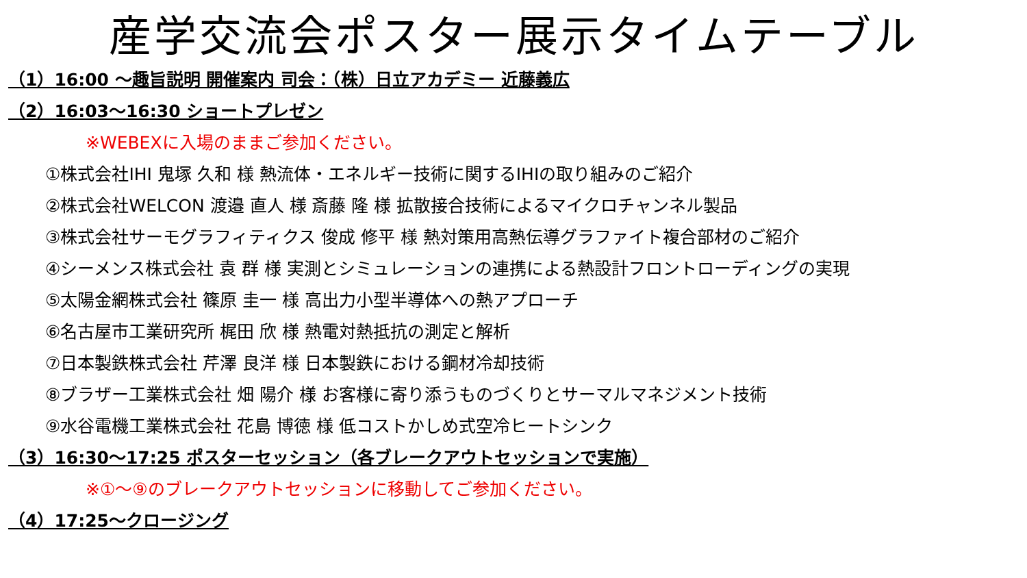産学交流会ポスター展示タイムテーブル
（1）16:00 ～趣旨説明 開催案内 司会：（株）日立アカデミー 近藤義広
（2）16:03～16:30 ショートプレゼン
※WEBEXに入場のままご参加ください。
①株式会社IHI 鬼塚 久和 様 熱流体・エネルギー技術に関するIHIの取り組みのご紹介
②株式会社WELCON 渡邉 直人 様 斎藤 隆 様 拡散接合技術によるマイクロチャンネル製品
③株式会社サーモグラフィティクス 俊成 修平 様 熱対策用高熱伝導グラファイト複合部材のご紹介
④シーメンス株式会社 袁 群 様 実測とシミュレーションの連携による熱設計フロントローディングの実現
⑤太陽金網株式会社 篠原 圭一 様 高出力小型半導体への熱アプローチ
⑥名古屋市工業研究所 梶田 欣 様 熱電対熱抵抗の測定と解析
⑦日本製鉄株式会社 芹澤 良洋 様 日本製鉄における鋼材冷却技術
⑧ブラザー工業株式会社 畑 陽介 様 お客様に寄り添うものづくりとサーマルマネジメント技術
⑨水谷電機工業株式会社 花島 博徳 様 低コストかしめ式空冷ヒートシンク
（3）16:30～17:25 ポスターセッション（各ブレークアウトセッションで実施）
※①～⑨のブレークアウトセッションに移動してご参加ください。
（4）17:25～クロージング